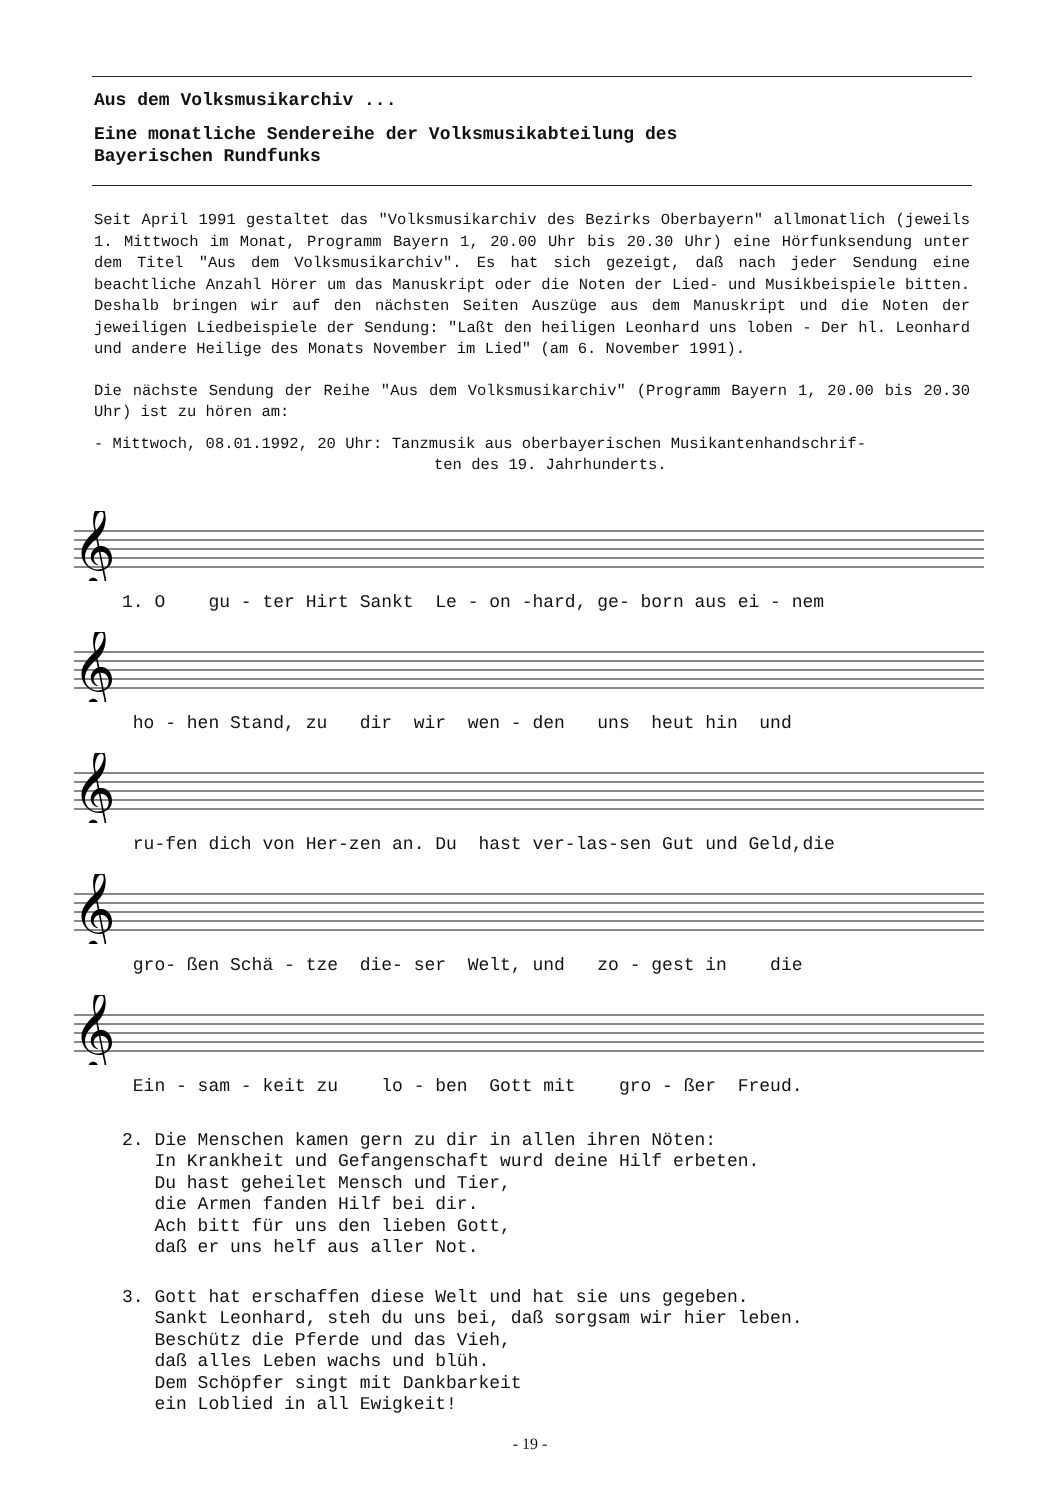Aus dem Volksmusikarchiv ...
Eine monatliche Sendereihe der Volksmusikabteilung des
Bayerischen Rundfunks
Seit April 1991 gestaltet das "Volksmusikarchiv des Bezirks Oberbayern" allmonatlich (jeweils 1. Mittwoch im Monat, Programm Bayern 1, 20.00 Uhr bis 20.30 Uhr) eine Hörfunksendung unter dem Titel "Aus dem Volksmusikarchiv". Es hat sich gezeigt, daß nach jeder Sendung eine beachtliche Anzahl Hörer um das Manuskript oder die Noten der Lied- und Musikbeispiele bitten. Deshalb bringen wir auf den nächsten Seiten Auszüge aus dem Manuskript und die Noten der jeweiligen Liedbeispiele der Sendung: "Laßt den heiligen Leonhard uns loben - Der hl. Leonhard und andere Heilige des Monats November im Lied" (am 6. November 1991).
Die nächste Sendung der Reihe "Aus dem Volksmusikarchiv" (Programm Bayern 1, 20.00 bis 20.30 Uhr) ist zu hören am:
- Mittwoch, 08.01.1992, 20 Uhr: Tanzmusik aus oberbayerischen Musikantenhandschrif-
ten des 19. Jahrhunderts.
𝄞
1. O gu - ter Hirt Sankt Le - on -hard, ge- born aus ei - nem
𝄞
ho - hen Stand, zu dir wir wen - den uns heut hin und
𝄞
ru-fen dich von Her-zen an. Du hast ver-las-sen Gut und Geld,die
𝄞
gro- ßen Schä - tze die- ser Welt, und zo - gest in die
𝄞
Ein - sam - keit zu lo - ben Gott mit gro - ßer Freud.
2. Die Menschen kamen gern zu dir in allen ihren Nöten: In Krankheit und Gefangenschaft wurd deine Hilf erbeten. Du hast geheilet Mensch und Tier, die Armen fanden Hilf bei dir. Ach bitt für uns den lieben Gott, daß er uns helf aus aller Not.
3. Gott hat erschaffen diese Welt und hat sie uns gegeben. Sankt Leonhard, steh du uns bei, daß sorgsam wir hier leben. Beschütz die Pferde und das Vieh, daß alles Leben wachs und blüh. Dem Schöpfer singt mit Dankbarkeit ein Loblied in all Ewigkeit!
- 19 -